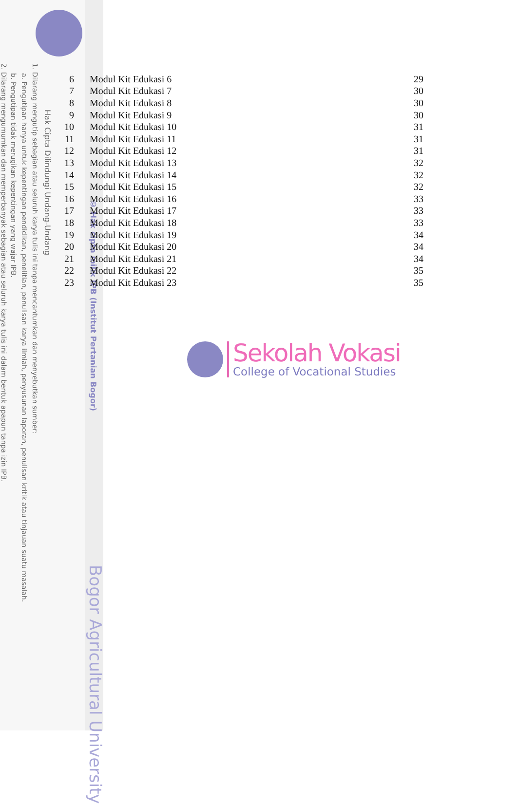Hak Cipta Dilindungi Undang-Undang
1. Dilarang mengutip sebagian atau seluruh karya tulis ini tanpa mencantumkan dan menyebutkan sumber:
a. Pengutipan hanya untuk kepentingan pendidikan, penelitian, penulisan karya ilmiah, penyusunan laporan, penulisan kritik atau tinjauan suatu masalah.
b. Pengutipan tidak merugikan kepentingan yang wajar IPB.
2. Dilarang mengumumkan dan memperbanyak sebagian atau seluruh karya tulis ini dalam bentuk apapun tanpa izin IPB.
© Hak cipta milik IPB (Institut Pertanian Bogor)
Bogor Agricultural University
| 6 | Modul Kit Edukasi 6 | 29 |
| 7 | Modul Kit Edukasi 7 | 30 |
| 8 | Modul Kit Edukasi 8 | 30 |
| 9 | Modul Kit Edukasi 9 | 30 |
| 10 | Modul Kit Edukasi 10 | 31 |
| 11 | Modul Kit Edukasi 11 | 31 |
| 12 | Modul Kit Edukasi 12 | 31 |
| 13 | Modul Kit Edukasi 13 | 32 |
| 14 | Modul Kit Edukasi 14 | 32 |
| 15 | Modul Kit Edukasi 15 | 32 |
| 16 | Modul Kit Edukasi 16 | 33 |
| 17 | Modul Kit Edukasi 17 | 33 |
| 18 | Modul Kit Edukasi 18 | 33 |
| 19 | Modul Kit Edukasi 19 | 34 |
| 20 | Modul Kit Edukasi 20 | 34 |
| 21 | Modul Kit Edukasi 21 | 34 |
| 22 | Modul Kit Edukasi 22 | 35 |
| 23 | Modul Kit Edukasi 23 | 35 |
Sekolah Vokasi
College of Vocational Studies